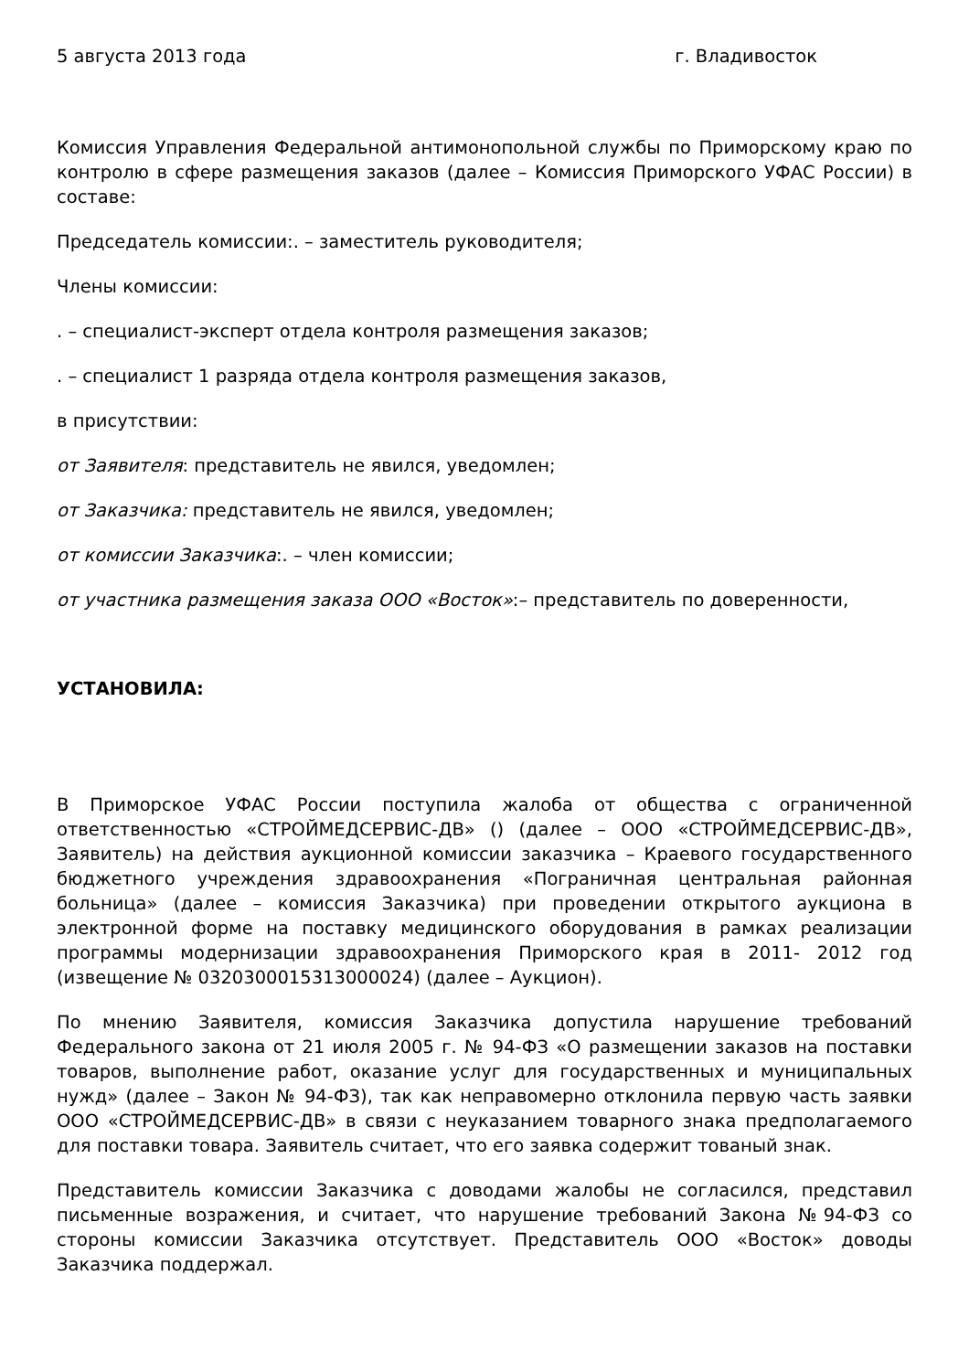5 августа 2013 года г. Владивосток
Комиссия Управления Федеральной антимонопольной службы по Приморскому краю по контролю в сфере размещения заказов (далее – Комиссия Приморского УФАС России) в составе:
Председатель комиссии:. – заместитель руководителя;
Члены комиссии:
. – специалист-эксперт отдела контроля размещения заказов;
. – специалист 1 разряда отдела контроля размещения заказов,
в присутствии:
от Заявителя: представитель не явился, уведомлен;
от Заказчика: представитель не явился, уведомлен;
от комиссии Заказчика:. – член комиссии;
от участника размещения заказа ООО «Восток»:– представитель по доверенности,
УСТАНОВИЛА:
В Приморское УФАС России поступила жалоба от общества с ограниченной ответственностью «СТРОЙМЕДСЕРВИС-ДВ» () (далее – ООО «СТРОЙМЕДСЕРВИС-ДВ», Заявитель) на действия аукционной комиссии заказчика – Краевого государственного бюджетного учреждения здравоохранения «Пограничная центральная районная больница» (далее – комиссия Заказчика) при проведении открытого аукциона в электронной форме на поставку медицинского оборудования в рамках реализации программы модернизации здравоохранения Приморского края в 2011- 2012 год (извещение № 0320300015313000024) (далее – Аукцион).
По мнению Заявителя, комиссия Заказчика допустила нарушение требований Федерального закона от 21 июля 2005 г. № 94-ФЗ «О размещении заказов на поставки товаров, выполнение работ, оказание услуг для государственных и муниципальных нужд» (далее – Закон № 94-ФЗ), так как неправомерно отклонила первую часть заявки ООО «СТРОЙМЕДСЕРВИС-ДВ» в связи с неуказанием товарного знака предполагаемого для поставки товара. Заявитель считает, что его заявка содержит тованый знак.
Представитель комиссии Заказчика с доводами жалобы не согласился, представил письменные возражения, и считает, что нарушение требований Закона №94-ФЗ со стороны комиссии Заказчика отсутствует. Представитель ООО «Восток» доводы Заказчика поддержал.